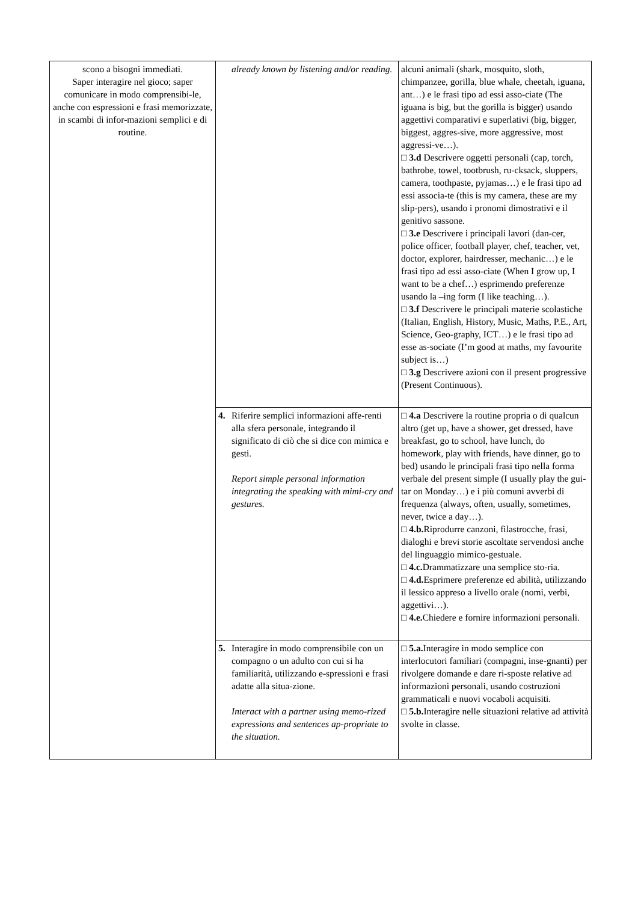| scono a bisogni immediati. Saper interagire nel gioco; saper comunicare in modo comprensibi-le, anche con espressioni e frasi memorizzate, in scambi di infor-mazioni semplici e di routine. | already known by listening and/or reading. | alcuni animali (shark, mosquito, sloth, chimpanzee, gorilla, blue whale, cheetah, iguana, ant…) e le frasi tipo ad essi asso-ciate (The iguana is big, but the gorilla is bigger) usando aggettivi comparativi e superlativi (big, bigger, biggest, aggres-sive, more aggressive, most aggressi-ve…). □ 3.d Descrivere oggetti personali (cap, torch, bathrobe, towel, tootbrush, ru-cksack, sluppers, camera, toothpaste, pyjamas…) e le frasi tipo ad essi associa-te (this is my camera, these are my slip-pers), usando i pronomi dimostrativi e il genitivo sassone. □ 3.e Descrivere i principali lavori (dan-cer, police officer, football player, chef, teacher, vet, doctor, explorer, hairdresser, mechanic…) e le frasi tipo ad essi asso-ciate (When I grow up, I want to be a chef…) esprimendo preferenze usando la –ing form (I like teaching…). □ 3.f Descrivere le principali materie scolastiche (Italian, English, History, Music, Maths, P.E., Art, Science, Geo-graphy, ICT…) e le frasi tipo ad esse as-sociate (I’m good at maths, my favourite subject is…) □ 3.g Descrivere azioni con il present progressive (Present Continuous). |
| | 4. Riferire semplici informazioni affe-renti alla sfera personale, integrando il significato di ciò che si dice con mimica e gesti. Report simple personal information integrating the speaking with mimi-cry and gestures. | □ 4.a Descrivere la routine propria o di qualcun altro (get up, have a shower, get dressed, have breakfast, go to school, have lunch, do homework, play with friends, have dinner, go to bed) usando le principali frasi tipo nella forma verbale del present simple (I usually play the gui-tar on Monday…) e i più comuni avverbi di frequenza (always, often, usually, sometimes, never, twice a day…). □ 4.b. Riprodurre canzoni, filastrocche, frasi, dialoghi e brevi storie ascoltate servendosi anche del linguaggio mimico-gestuale. □ 4.c. Drammatizzare una semplice sto-ria. □ 4.d. Esprimere preferenze ed abilità, utilizzando il lessico appreso a livello orale (nomi, verbi, aggettivi…). □ 4.e. Chiedere e fornire informazioni personali. |
| | 5. Interagire in modo comprensibile con un compagno o un adulto con cui si ha familiarità, utilizzando e-spressioni e frasi adatte alla situa-zione. Interact with a partner using memo-rized expressions and sentences ap-propriate to the situation. | □ 5.a. Interagire in modo semplice con interlocutori familiari (compagni, inse-gnanti) per rivolgere domande e dare ri-sposte relative ad informazioni personali, usando costruzioni grammaticali e nuovi vocaboli acquisiti. □ 5.b. Interagire nelle situazioni relative ad attività svolte in classe. |